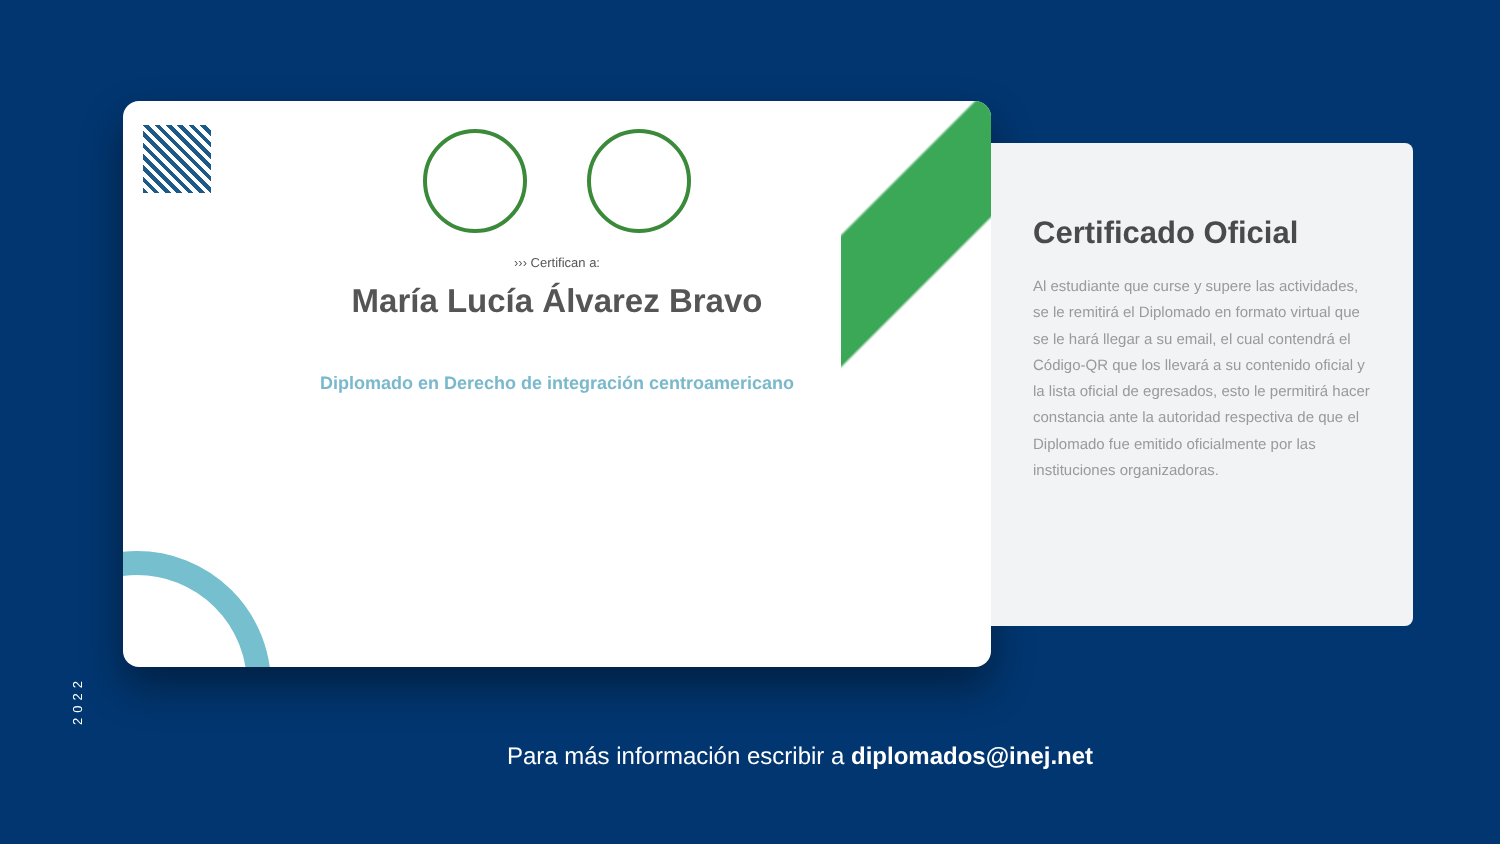››› Certifican a:
María Lucía Álvarez Bravo
Diplomado en Derecho de integración centroamericano
Certificado Oficial
Al estudiante que curse y supere las actividades, se le remitirá el Diplomado en formato virtual que se le hará llegar a su email, el cual contendrá el Código-QR que los llevará a su contenido oficial y la lista oficial de egresados, esto le permitirá hacer constancia ante la autoridad respectiva de que el Diplomado fue emitido oficialmente por las instituciones organizadoras.
2022
Para más información escribir a diplomados@inej.net